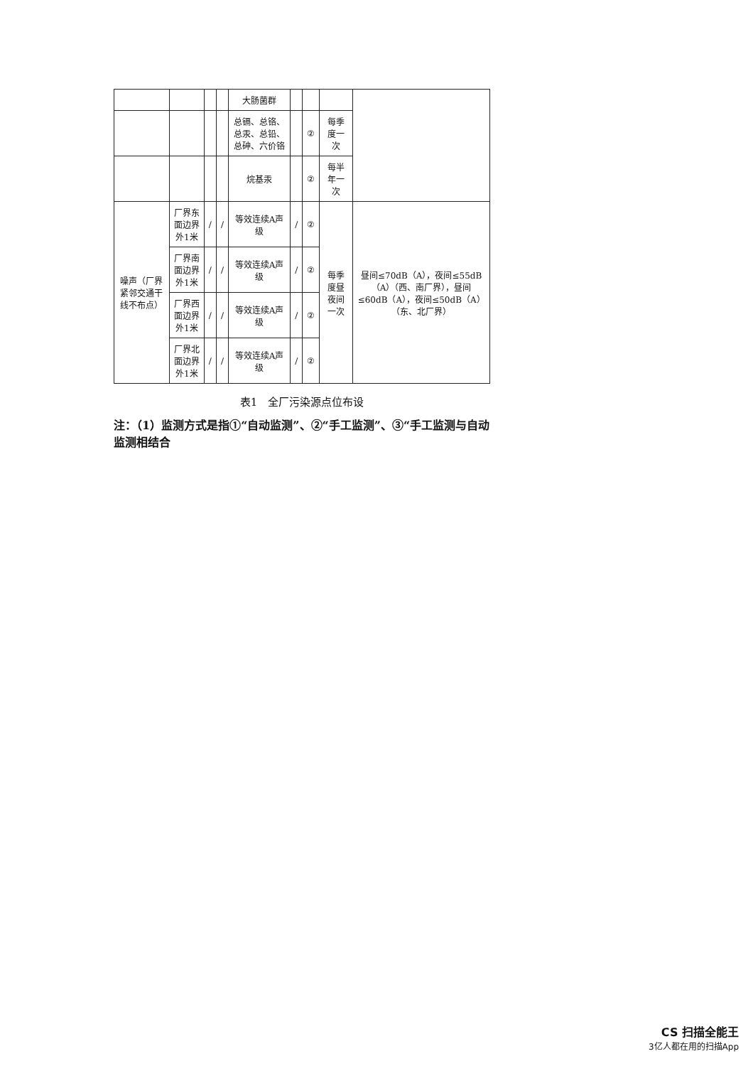| | | | | 大肠菌群 | | | | |
| | | | | 总镉、总铬、总汞、总铅、总砷、六价铬 | | ② | 每季度一次 | |
| | | | | 烷基汞 | | ② | 每半年一次 | |
| 噪声（厂界紧邻交通干线不布点） | 厂界东面边界外1米 | / | / | 等效连续A声级 | / | ② | 每季度昼夜间一次 | 昼间≤70dB（A），夜间≤55dB（A）（西、南厂界），昼间≤60dB（A），夜间≤50dB（A）（东、北厂界） |
| | 厂界南面边界外1米 | / | / | 等效连续A声级 | / | ② | | |
| | 厂界西面边界外1米 | / | / | 等效连续A声级 | / | ② | | |
| | 厂界北面边界外1米 | / | / | 等效连续A声级 | / | ② | | |
表1　全厂污染源点位布设
注：（1）监测方式是指①“自动监测”、②“手工监测”、③“手工监测与自动监测相结合
CS 扫描全能王
3亿人都在用的扫描App